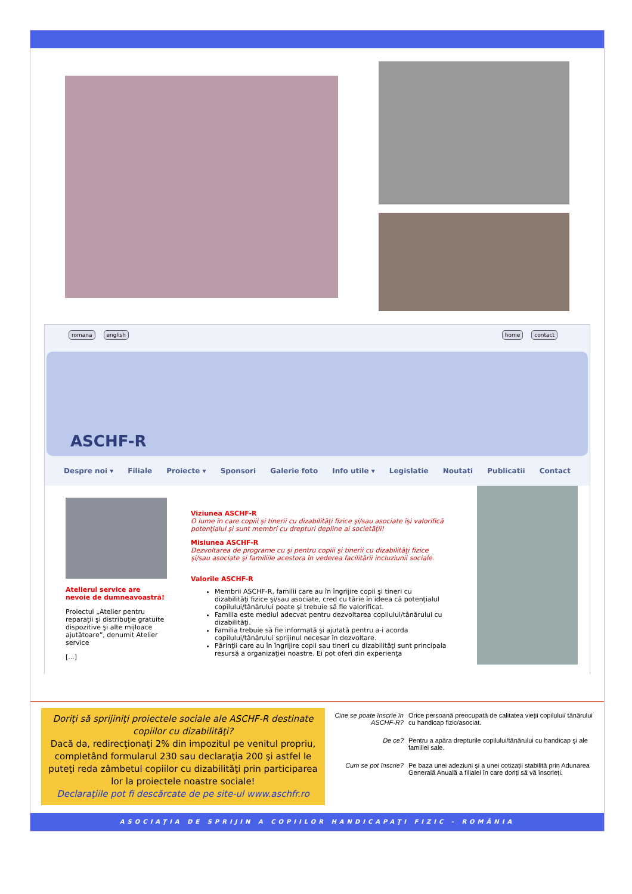romana english home contact
ASCHF-R
Despre noi ▾ Filiale Proiecte ▾ Sponsori Galerie foto Info utile ▾ Legislatie Noutati Publicatii Contact
Atelierul service are nevoie de dumneavoastră!
Proiectul „Atelier pentru reparaţii şi distribuţie gratuite dispozitive şi alte mijloace ajutătoare”, denumit Atelier service
[...]
Viziunea ASCHF-R
O lume în care copiii şi tinerii cu dizabilităţi fizice şi/sau asociate îşi valorifică potenţialul şi sunt membri cu drepturi depline ai societăţii!
Misiunea ASCHF-R
Dezvoltarea de programe cu şi pentru copiii şi tinerii cu dizabilităţi fizice şi/sau asociate şi familiile acestora în vederea facilitării incluziunii sociale.
Valorile ASCHF-R
Membrii ASCHF-R, familii care au în îngrijire copii şi tineri cu dizabilităţi fizice şi/sau asociate, cred cu tărie în ideea că potenţialul copilului/tânărului poate şi trebuie să fie valorificat.
Familia este mediul adecvat pentru dezvoltarea copilului/tânărului cu dizabilităţi.
Familia trebuie să fie informată şi ajutată pentru a-i acorda copilului/tânărului sprijinul necesar în dezvoltare.
Părinţii care au în îngrijire copii sau tineri cu dizabilităţi sunt principala resursă a organizaţiei noastre. Ei pot oferi din experienţa
Doriţi să sprijiniţi proiectele sociale ale ASCHF-R destinate copiilor cu dizabilităţi?
Dacă da, redirecţionaţi 2% din impozitul pe venitul propriu, completând formularul 230 sau declaraţia 200 şi astfel le puteţi reda zâmbetul copiilor cu dizabilităţi prin participarea lor la proiectele noastre sociale!
Declaraţiile pot fi descărcate de pe site-ul www.aschfr.ro
Cine se poate înscrie în ASCHF-R? Orice persoană preocupată de calitatea vieții copilului/ tânărului cu handicap fizic/asociat.
De ce? Pentru a apăra drepturile copilului/tânărului cu handicap şi ale familiei sale.
Cum se pot înscrie? Pe baza unei adeziuni şi a unei cotizații stabilită prin Adunarea Generală Anuală a filialei în care doriți să vă înscrieți.
ASOCIAŢIA DE SPRIJIN A COPIILOR HANDICAPAŢI FIZIC - ROMÂNIA